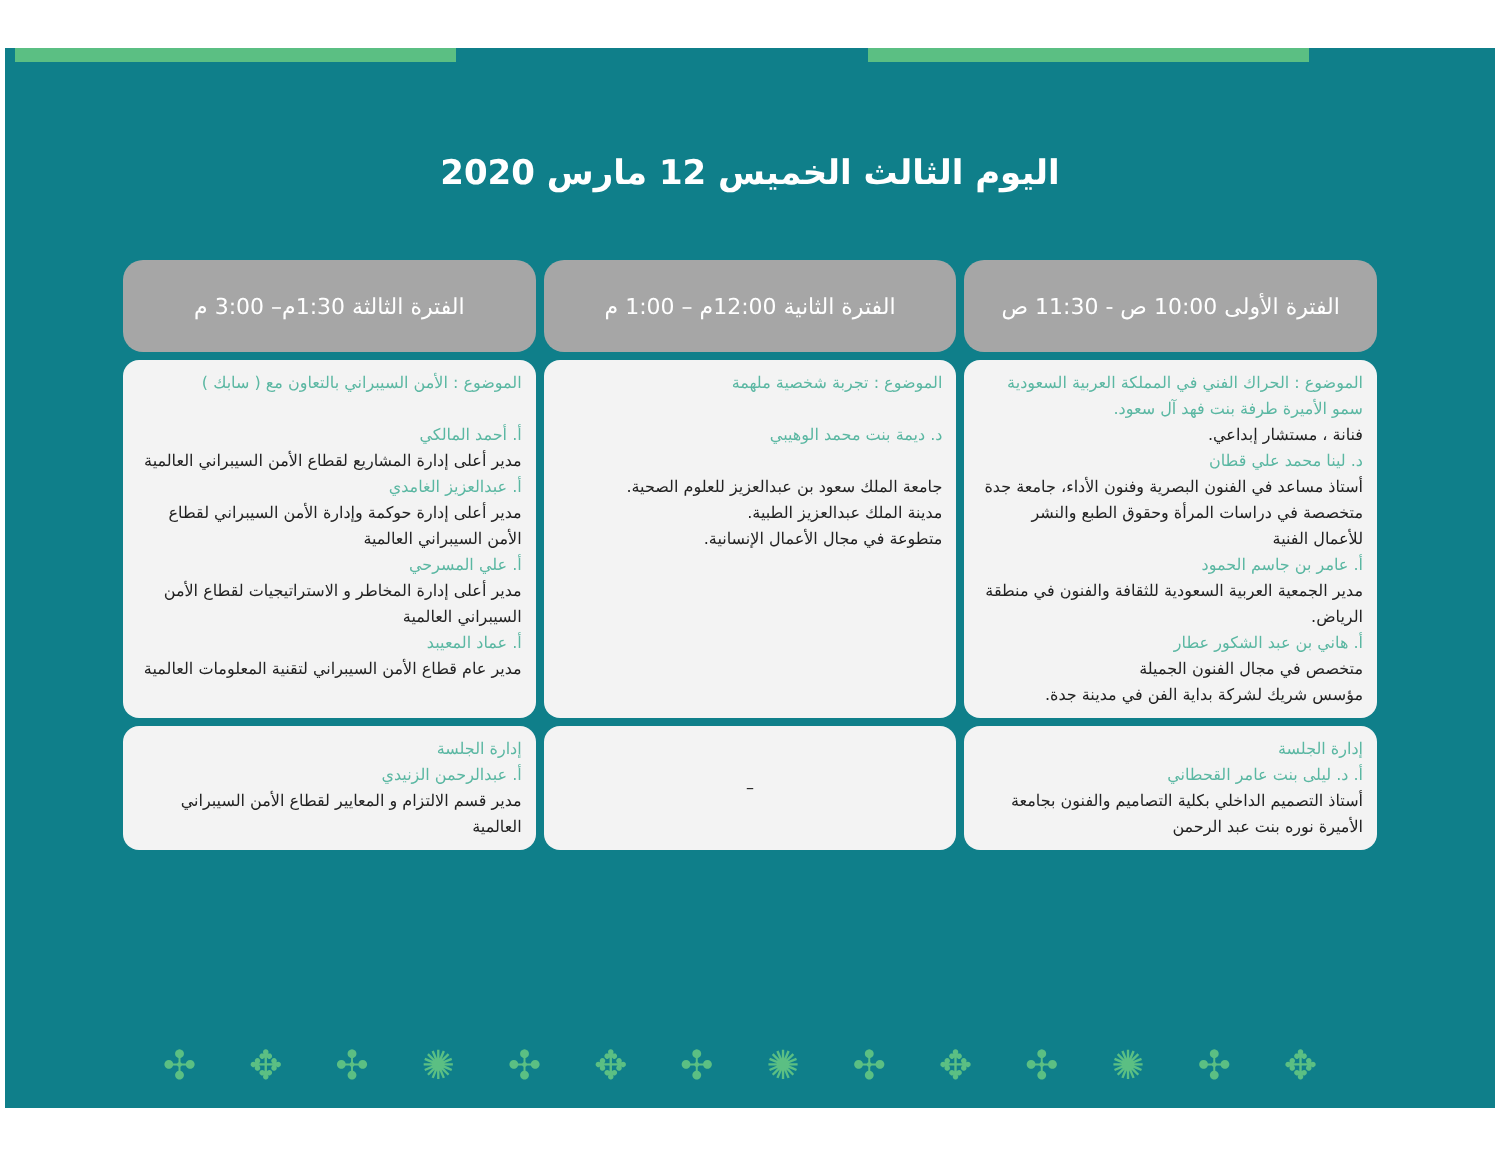اليوم الثالث الخميس 12 مارس 2020
| الفترة الأولى 10:00 ص - 11:30 ص | الفترة الثانية 12:00م – 1:00 م | الفترة الثالثة 1:30م– 3:00 م |
| --- | --- | --- |
| الموضوع : الحراك الفني في المملكة العربية السعودية سمو الأميرة طرفة بنت فهد آل سعود. فنانة ، مستشار إبداعي. د. لينا محمد علي قطان أستاذ مساعد في الفنون البصرية وفنون الأداء، جامعة جدة متخصصة في دراسات المرأة وحقوق الطبع والنشر للأعمال الفنية أ. عامر بن جاسم الحمود مدير الجمعية العربية السعودية للثقافة والفنون في منطقة الرياض. أ. هاني بن عبد الشكور عطار متخصص في مجال الفنون الجميلة مؤسس شريك لشركة بداية الفن في مدينة جدة. | الموضوع : تجربة شخصية ملهمة د. ديمة بنت محمد الوهيبي جامعة الملك سعود بن عبدالعزيز للعلوم الصحية. مدينة الملك عبدالعزيز الطبية. متطوعة في مجال الأعمال الإنسانية. | الموضوع : الأمن السيبراني بالتعاون مع ( سابك ) أ. أحمد المالكي مدير أعلى إدارة المشاريع لقطاع الأمن السيبراني العالمية أ. عبدالعزيز الغامدي مدير أعلى إدارة حوكمة وإدارة الأمن السيبراني لقطاع الأمن السيبراني العالمية أ. علي المسرحي مدير أعلى إدارة المخاطر و الاستراتيجيات لقطاع الأمن السيبراني العالمية أ. عماد المعيبد مدير عام قطاع الأمن السيبراني لتقنية المعلومات العالمية |
| إدارة الجلسة أ. د. ليلى بنت عامر القحطاني أستاذ التصميم الداخلي بكلية التصاميم والفنون بجامعة الأميرة نوره بنت عبد الرحمن | – | إدارة الجلسة أ. عبدالرحمن الزنيدي مدير قسم الالتزام و المعايير لقطاع الأمن السيبراني العالمية |
✣ ✥ ✣ ✺ ✣ ✥ ✣ ✺ ✣ ✥ ✣ ✺ ✣ ✥